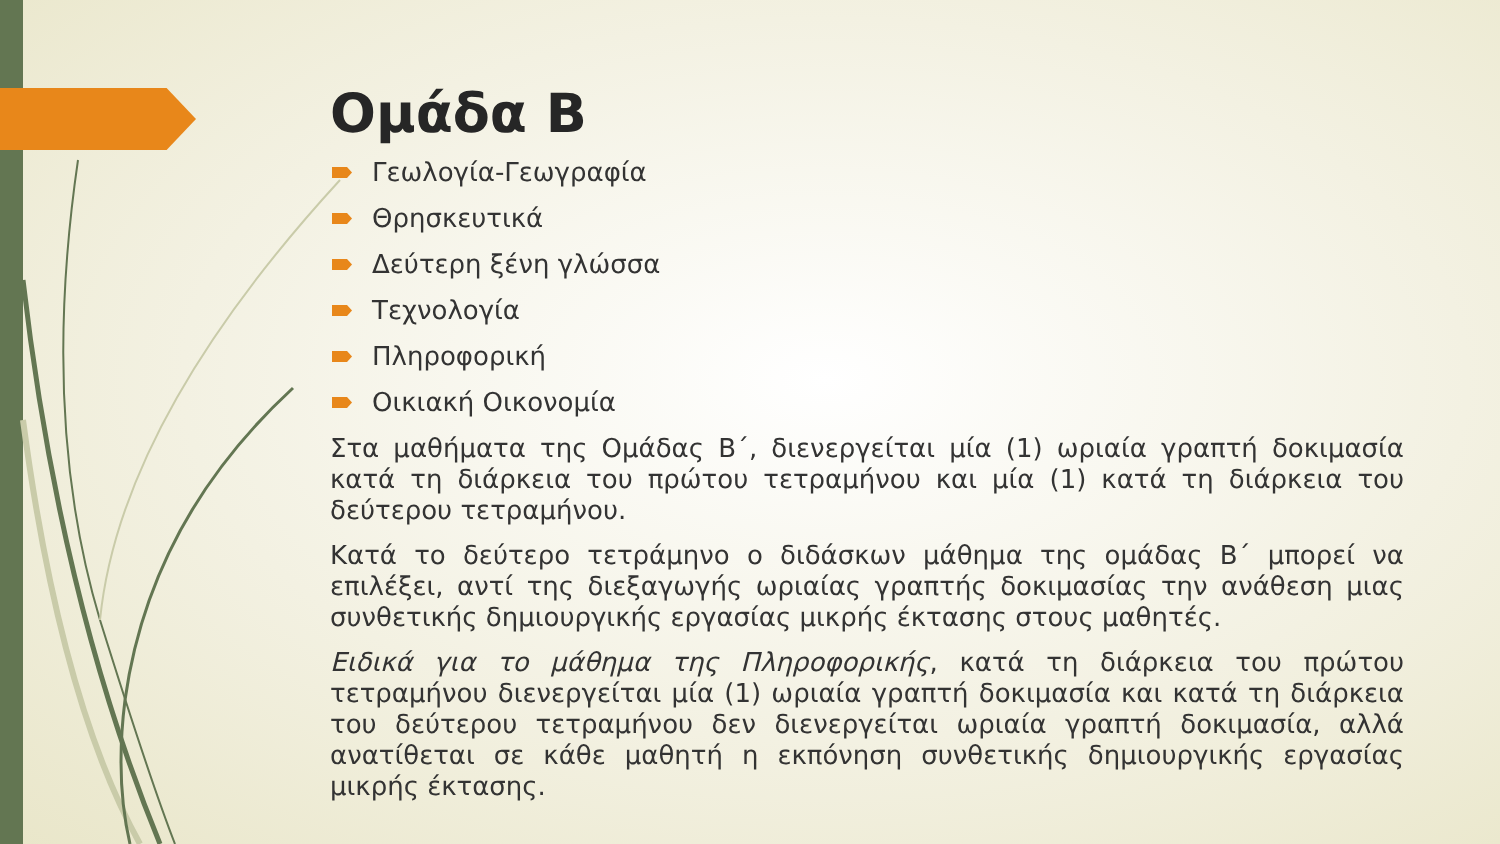Ομάδα Β
Γεωλογία-Γεωγραφία
Θρησκευτικά
Δεύτερη ξένη γλώσσα
Τεχνολογία
Πληροφορική
Οικιακή Οικονομία
Στα μαθήματα της Ομάδας Β΄, διενεργείται μία (1) ωριαία γραπτή δοκιμασία κατά τη διάρκεια του πρώτου τετραμήνου και μία (1) κατά τη διάρκεια του δεύτερου τετραμήνου.
Κατά το δεύτερο τετράμηνο ο διδάσκων μάθημα της ομάδας Β΄ μπορεί να επιλέξει, αντί της διεξαγωγής ωριαίας γραπτής δοκιμασίας την ανάθεση μιας συνθετικής δημιουργικής εργασίας μικρής έκτασης στους μαθητές.
Ειδικά για το μάθημα της Πληροφορικής, κατά τη διάρκεια του πρώτου τετραμήνου διενεργείται μία (1) ωριαία γραπτή δοκιμασία και κατά τη διάρκεια του δεύτερου τετραμήνου δεν διενεργείται ωριαία γραπτή δοκιμασία, αλλά ανατίθεται σε κάθε μαθητή η εκπόνηση συνθετικής δημιουργικής εργασίας μικρής έκτασης.